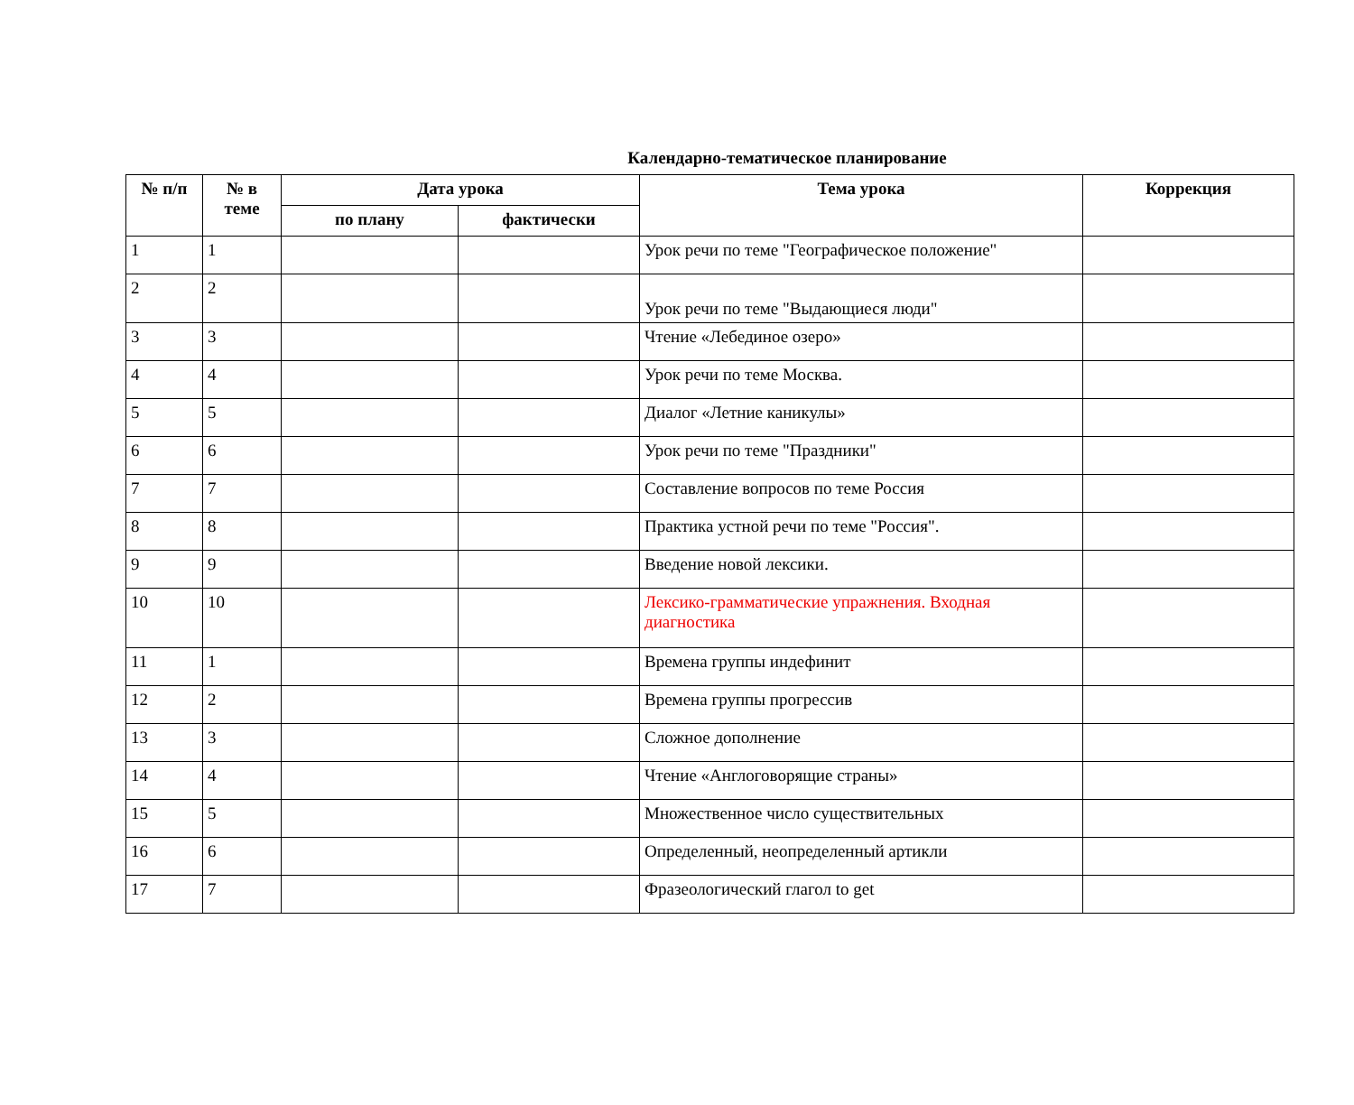Календарно-тематическое планирование
| № п/п | № в теме | Дата урока | | Тема урока | Коррекция |
| --- | --- | --- | --- | --- | --- |
| | | по плану | фактически | | |
| 1 | 1 | | | Урок речи по теме "Географическое положение" | |
| 2 | 2 | | | Урок речи по теме "Выдающиеся люди" | |
| 3 | 3 | | | Чтение «Лебединое озеро» | |
| 4 | 4 | | | Урок речи по теме Москва. | |
| 5 | 5 | | | Диалог «Летние каникулы» | |
| 6 | 6 | | | Урок речи по теме "Праздники" | |
| 7 | 7 | | | Составление вопросов по теме Россия | |
| 8 | 8 | | | Практика устной речи по теме "Россия". | |
| 9 | 9 | | | Введение новой лексики. | |
| 10 | 10 | | | Лексико-грамматические упражнения. Входная диагностика | |
| 11 | 1 | | | Времена группы индефинит | |
| 12 | 2 | | | Времена группы прогрессив | |
| 13 | 3 | | | Сложное дополнение | |
| 14 | 4 | | | Чтение «Англоговорящие страны» | |
| 15 | 5 | | | Множественное число существительных | |
| 16 | 6 | | | Определенный, неопределенный артикли | |
| 17 | 7 | | | Фразеологический глагол to get | |